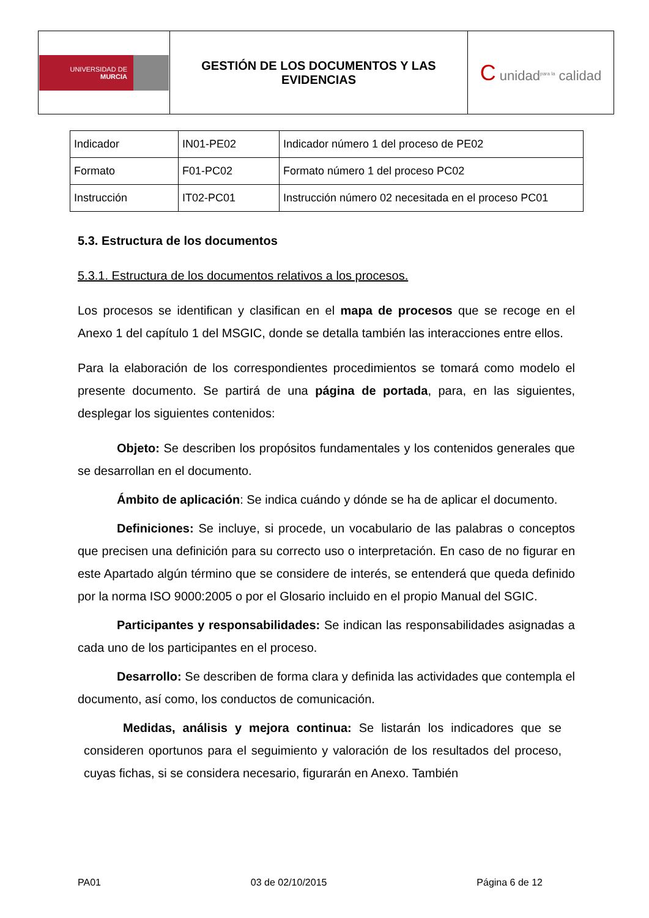| UNIVERSIDAD DE MURCIA | GESTIÓN DE LOS DOCUMENTOS Y LAS EVIDENCIAS | C unidad<sup>para la</sup> calidad |
| Indicador | IN01-PE02 | Indicador número 1 del proceso de PE02 |
| Formato | F01-PC02 | Formato número 1 del proceso PC02 |
| Instrucción | IT02-PC01 | Instrucción número 02 necesitada en el proceso PC01 |
5.3. Estructura de los documentos
5.3.1. Estructura de los documentos relativos a los procesos.
Los procesos se identifican y clasifican en el mapa de procesos que se recoge en el Anexo 1 del capítulo 1 del MSGIC, donde se detalla también las interacciones entre ellos.
Para la elaboración de los correspondientes procedimientos se tomará como modelo el presente documento. Se partirá de una página de portada, para, en las siguientes, desplegar los siguientes contenidos:
Objeto: Se describen los propósitos fundamentales y los contenidos generales que se desarrollan en el documento.
Ámbito de aplicación: Se indica cuándo y dónde se ha de aplicar el documento.
Definiciones: Se incluye, si procede, un vocabulario de las palabras o conceptos que precisen una definición para su correcto uso o interpretación. En caso de no figurar en este Apartado algún término que se considere de interés, se entenderá que queda definido por la norma ISO 9000:2005 o por el Glosario incluido en el propio Manual del SGIC.
Participantes y responsabilidades: Se indican las responsabilidades asignadas a cada uno de los participantes en el proceso.
Desarrollo: Se describen de forma clara y definida las actividades que contempla el documento, así como, los conductos de comunicación.
Medidas, análisis y mejora continua: Se listarán los indicadores que se consideren oportunos para el seguimiento y valoración de los resultados del proceso, cuyas fichas, si se considera necesario, figurarán en Anexo. También
PA01 03 de 02/10/2015 Página 6 de 12